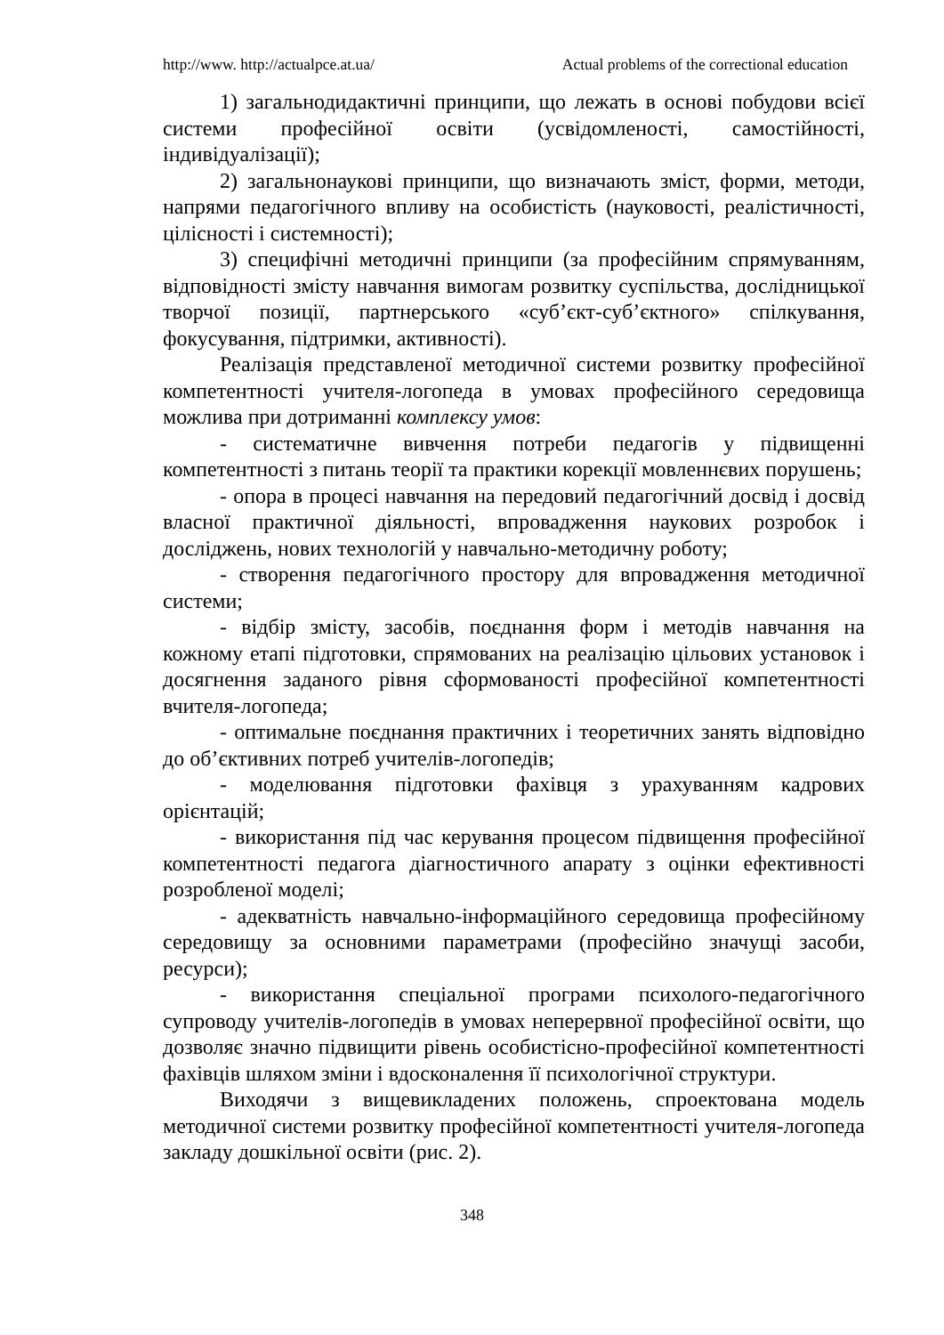http://www. http://actualpce.at.ua/ Actual problems of the correctional education
1) загальнодидактичні принципи, що лежать в основі побудови всієї системи професійної освіти (усвідомленості, самостійності, індивідуалізації);
2) загальнонаукові принципи, що визначають зміст, форми, методи, напрями педагогічного впливу на особистість (науковості, реалістичності, цілісності і системності);
3) специфічні методичні принципи (за професійним спрямуванням, відповідності змісту навчання вимогам розвитку суспільства, дослідницької творчої позиції, партнерського «суб’єкт-суб’єктного» спілкування, фокусування, підтримки, активності).
Реалізація представленої методичної системи розвитку професійної компетентності учителя-логопеда в умовах професійного середовища можлива при дотриманні комплексу умов:
- систематичне вивчення потреби педагогів у підвищенні компетентності з питань теорії та практики корекції мовленнєвих порушень;
- опора в процесі навчання на передовий педагогічний досвід і досвід власної практичної діяльності, впровадження наукових розробок і досліджень, нових технологій у навчально-методичну роботу;
- створення педагогічного простору для впровадження методичної системи;
- відбір змісту, засобів, поєднання форм і методів навчання на кожному етапі підготовки, спрямованих на реалізацію цільових установок і досягнення заданого рівня сформованості професійної компетентності вчителя-логопеда;
- оптимальне поєднання практичних і теоретичних занять відповідно до об’єктивних потреб учителів-логопедів;
- моделювання підготовки фахівця з урахуванням кадрових орієнтацій;
- використання під час керування процесом підвищення професійної компетентності педагога діагностичного апарату з оцінки ефективності розробленої моделі;
- адекватність навчально-інформаційного середовища професійному середовищу за основними параметрами (професійно значущі засоби, ресурси);
- використання спеціальної програми психолого-педагогічного супроводу учителів-логопедів в умовах неперервної професійної освіти, що дозволяє значно підвищити рівень особистісно-професійної компетентності фахівців шляхом зміни і вдосконалення її психологічної структури.
Виходячи з вищевикладених положень, спроектована модель методичної системи розвитку професійної компетентності учителя-логопеда закладу дошкільної освіти (рис. 2).
348